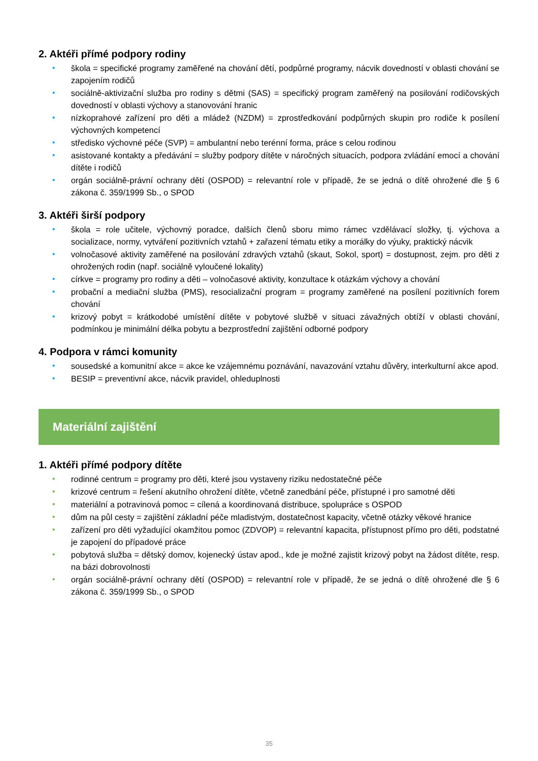2. Aktéři přímé podpory rodiny
• škola = specifické programy zaměřené na chování dětí, podpůrné programy, nácvik dovedností v oblasti chování se zapojením rodičů
• sociálně-aktivizační služba pro rodiny s dětmi (SAS) = specifický program zaměřený na posilování rodičovských dovedností v oblasti výchovy a stanovování hranic
• nízkoprahové zařízení pro děti a mládež (NZDM) = zprostředkování podpůrných skupin pro rodiče k posílení výchovných kompetencí
• středisko výchovné péče (SVP) = ambulantní nebo terénní forma, práce s celou rodinou
• asistované kontakty a předávání = služby podpory dítěte v náročných situacích, podpora zvládání emocí a chování dítěte i rodičů
• orgán sociálně-právní ochrany dětí (OSPOD) = relevantní role v případě, že se jedná o dítě ohrožené dle § 6 zákona č. 359/1999 Sb., o SPOD
3. Aktéři širší podpory
• škola = role učitele, výchovný poradce, dalších členů sboru mimo rámec vzdělávací složky, tj. výchova a socializace, normy, vytváření pozitivních vztahů + zařazení tématu etiky a morálky do výuky, praktický nácvik
• volnočasové aktivity zaměřené na posilování zdravých vztahů (skaut, Sokol, sport) = dostupnost, zejm. pro děti z ohrožených rodin (např. sociálně vyloučené lokality)
• církve = programy pro rodiny a děti – volnočasové aktivity, konzultace k otázkám výchovy a chování
• probační a mediační služba (PMS), resocializační program = programy zaměřené na posílení pozitivních forem chování
• krizový pobyt = krátkodobé umístění dítěte v pobytové službě v situaci závažných obtíží v oblasti chování, podmínkou je minimální délka pobytu a bezprostřední zajištění odborné podpory
4. Podpora v rámci komunity
• sousedské a komunitní akce = akce ke vzájemnému poznávání, navazování vztahu důvěry, interkulturní akce apod.
• BESIP = preventivní akce, nácvik pravidel, ohleduplnosti
Materiální zajištění
1. Aktéři přímé podpory dítěte
• rodinné centrum = programy pro děti, které jsou vystaveny riziku nedostatečné péče
• krizové centrum = řešení akutního ohrožení dítěte, včetně zanedbání péče, přístupné i pro samotné děti
• materiální a potravinová pomoc = cílená a koordinovaná distribuce, spolupráce s OSPOD
• dům na půl cesty = zajištění základní péče mladistvým, dostatečnost kapacity, včetně otázky věkové hranice
• zařízení pro děti vyžadující okamžitou pomoc (ZDVOP) = relevantní kapacita, přístupnost přímo pro děti, podstatné je zapojení do případové práce
• pobytová služba = dětský domov, kojenecký ústav apod., kde je možné zajistit krizový pobyt na žádost dítěte, resp. na bázi dobrovolnosti
• orgán sociálně-právní ochrany dětí (OSPOD) = relevantní role v případě, že se jedná o dítě ohrožené dle § 6 zákona č. 359/1999 Sb., o SPOD
35